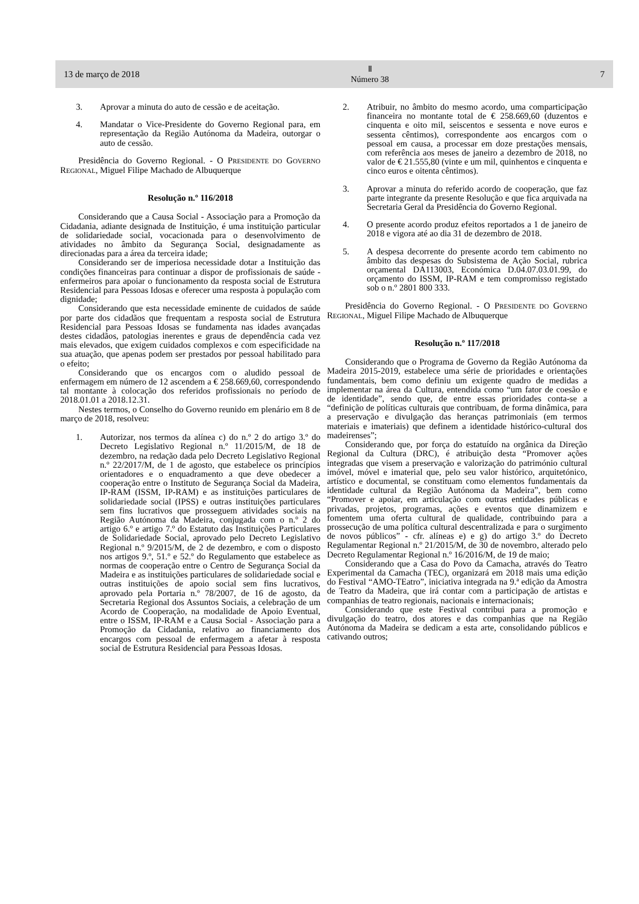13 de março de 2018 Ⅱ
Número 38 7
3. Aprovar a minuta do auto de cessão e de aceitação.
4. Mandatar o Vice-Presidente do Governo Regional para, em representação da Região Autónoma da Madeira, outorgar o auto de cessão.
Presidência do Governo Regional. - O PRESIDENTE DO GOVERNO REGIONAL, Miguel Filipe Machado de Albuquerque
Resolução n.º 116/2018
Considerando que a Causa Social - Associação para a Promoção da Cidadania, adiante designada de Instituição, é uma instituição particular de solidariedade social, vocacionada para o desenvolvimento de atividades no âmbito da Segurança Social, designadamente as direcionadas para a área da terceira idade;
Considerando ser de imperiosa necessidade dotar a Instituição das condições financeiras para continuar a dispor de profissionais de saúde - enfermeiros para apoiar o funcionamento da resposta social de Estrutura Residencial para Pessoas Idosas e oferecer uma resposta à população com dignidade;
Considerando que esta necessidade eminente de cuidados de saúde por parte dos cidadãos que frequentam a resposta social de Estrutura Residencial para Pessoas Idosas se fundamenta nas idades avançadas destes cidadãos, patologias inerentes e graus de dependência cada vez mais elevados, que exigem cuidados complexos e com especificidade na sua atuação, que apenas podem ser prestados por pessoal habilitado para o efeito;
Considerando que os encargos com o aludido pessoal de enfermagem em número de 12 ascendem a € 258.669,60, correspondendo tal montante à colocação dos referidos profissionais no período de 2018.01.01 a 2018.12.31.
Nestes termos, o Conselho do Governo reunido em plenário em 8 de março de 2018, resolveu:
1. Autorizar, nos termos da alínea c) do n.º 2 do artigo 3.º do Decreto Legislativo Regional n.º 11/2015/M, de 18 de dezembro, na redação dada pelo Decreto Legislativo Regional n.º 22/2017/M, de 1 de agosto, que estabelece os princípios orientadores e o enquadramento a que deve obedecer a cooperação entre o Instituto de Segurança Social da Madeira, IP-RAM (ISSM, IP-RAM) e as instituições particulares de solidariedade social (IPSS) e outras instituições particulares sem fins lucrativos que prosseguem atividades sociais na Região Autónoma da Madeira, conjugada com o n.º 2 do artigo 6.º e artigo 7.º do Estatuto das Instituições Particulares de Solidariedade Social, aprovado pelo Decreto Legislativo Regional n.º 9/2015/M, de 2 de dezembro, e com o disposto nos artigos 9.º, 51.º e 52.º do Regulamento que estabelece as normas de cooperação entre o Centro de Segurança Social da Madeira e as instituições particulares de solidariedade social e outras instituições de apoio social sem fins lucrativos, aprovado pela Portaria n.º 78/2007, de 16 de agosto, da Secretaria Regional dos Assuntos Sociais, a celebração de um Acordo de Cooperação, na modalidade de Apoio Eventual, entre o ISSM, IP-RAM e a Causa Social - Associação para a Promoção da Cidadania, relativo ao financiamento dos encargos com pessoal de enfermagem a afetar à resposta social de Estrutura Residencial para Pessoas Idosas.
2. Atribuir, no âmbito do mesmo acordo, uma comparticipação financeira no montante total de € 258.669,60 (duzentos e cinquenta e oito mil, seiscentos e sessenta e nove euros e sessenta cêntimos), correspondente aos encargos com o pessoal em causa, a processar em doze prestações mensais, com referência aos meses de janeiro a dezembro de 2018, no valor de € 21.555,80 (vinte e um mil, quinhentos e cinquenta e cinco euros e oitenta cêntimos).
3. Aprovar a minuta do referido acordo de cooperação, que faz parte integrante da presente Resolução e que fica arquivada na Secretaria Geral da Presidência do Governo Regional.
4. O presente acordo produz efeitos reportados a 1 de janeiro de 2018 e vigora até ao dia 31 de dezembro de 2018.
5. A despesa decorrente do presente acordo tem cabimento no âmbito das despesas do Subsistema de Ação Social, rubrica orçamental DA113003, Económica D.04.07.03.01.99, do orçamento do ISSM, IP-RAM e tem compromisso registado sob o n.º 2801 800 333.
Presidência do Governo Regional. - O PRESIDENTE DO GOVERNO REGIONAL, Miguel Filipe Machado de Albuquerque
Resolução n.º 117/2018
Considerando que o Programa de Governo da Região Autónoma da Madeira 2015-2019, estabelece uma série de prioridades e orientações fundamentais, bem como definiu um exigente quadro de medidas a implementar na área da Cultura, entendida como “um fator de coesão e de identidade”, sendo que, de entre essas prioridades conta-se a “definição de políticas culturais que contribuam, de forma dinâmica, para a preservação e divulgação das heranças patrimoniais (em termos materiais e imateriais) que definem a identidade histórico-cultural dos madeirenses”;
Considerando que, por força do estatuído na orgânica da Direção Regional da Cultura (DRC), é atribuição desta “Promover ações integradas que visem a preservação e valorização do património cultural imóvel, móvel e imaterial que, pelo seu valor histórico, arquitetónico, artístico e documental, se constituam como elementos fundamentais da identidade cultural da Região Autónoma da Madeira”, bem como “Promover e apoiar, em articulação com outras entidades públicas e privadas, projetos, programas, ações e eventos que dinamizem e fomentem uma oferta cultural de qualidade, contribuindo para a prossecução de uma política cultural descentralizada e para o surgimento de novos públicos” - cfr. alíneas e) e g) do artigo 3.º do Decreto Regulamentar Regional n.º 21/2015/M, de 30 de novembro, alterado pelo Decreto Regulamentar Regional n.º 16/2016/M, de 19 de maio;
Considerando que a Casa do Povo da Camacha, através do Teatro Experimental da Camacha (TEC), organizará em 2018 mais uma edição do Festival “AMO-TEatro”, iniciativa integrada na 9.ª edição da Amostra de Teatro da Madeira, que irá contar com a participação de artistas e companhias de teatro regionais, nacionais e internacionais;
Considerando que este Festival contribui para a promoção e divulgação do teatro, dos atores e das companhias que na Região Autónoma da Madeira se dedicam a esta arte, consolidando públicos e cativando outros;